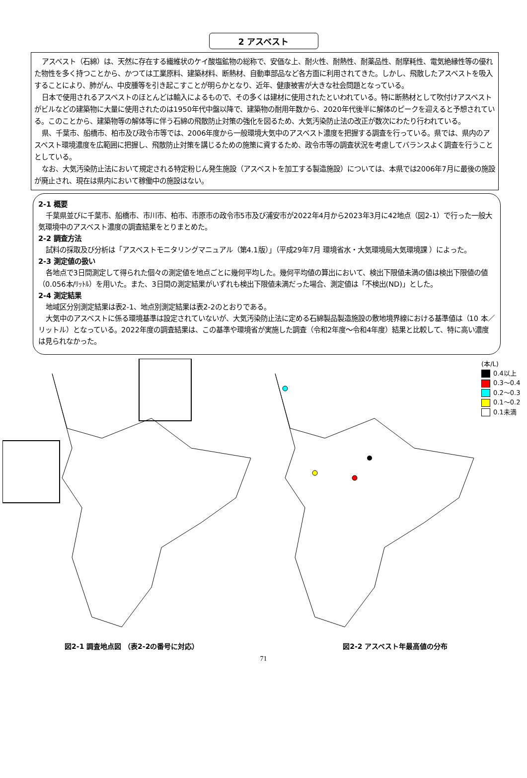2 アスベスト
アスベスト（石綿）は、天然に存在する繊維状のケイ酸塩鉱物の総称で、安価な上、耐火性、耐熱性、耐薬品性、耐摩耗性、電気絶縁性等の優れた物性を多く持つことから、かつては工業原料、建築材料、断熱材、自動車部品など各方面に利用されてきた。しかし、飛散したアスベストを吸入することにより、肺がん、中皮腫等を引き起こすことが明らかとなり、近年、健康被害が大きな社会問題となっている。
日本で使用されるアスベストのほとんどは輸入によるもので、その多くは建材に使用されたといわれている。特に断熱材として吹付けアスベストがビルなどの建築物に大量に使用されたのは1950年代中盤以降で、建築物の耐用年数から、2020年代後半に解体のピークを迎えると予想されている。このことから、建築物等の解体等に伴う石綿の飛散防止対策の強化を図るため、大気汚染防止法の改正が数次にわたり行われている。
県、千葉市、船橋市、柏市及び政令市等では、2006年度から一般環境大気中のアスベスト濃度を把握する調査を行っている。県では、県内のアスベスト環境濃度を広範囲に把握し、飛散防止対策を講じるための施策に資するため、政令市等の調査状況を考慮してバランスよく調査を行うこととしている。
なお、大気汚染防止法において規定される特定粉じん発生施設（アスベストを加工する製造施設）については、本県では2006年7月に最後の施設が廃止され、現在は県内において稼働中の施設はない。
2-1 概要
千葉県並びに千葉市、船橋市、市川市、柏市、市原市の政令市5市及び浦安市が2022年4月から2023年3月に42地点（図2-1）で行った一般大気環境中のアスベスト濃度の調査結果をとりまとめた。
2-2 調査方法
試料の採取及び分析は「アスベストモニタリングマニュアル（第4.1版）」（平成29年7月 環境省水・大気環境局大気環境課 ）によった。
2-3 測定値の扱い
各地点で3日間測定して得られた個々の測定値を地点ごとに幾何平均した。幾何平均値の算出において、検出下限値未満の値は検出下限値の値（0.056本/ﾘｯﾄﾙ）を用いた。また、3日間の測定結果がいずれも検出下限値未満だった場合、測定値は「不検出(ND)」とした。
2-4 測定結果
地域区分別測定結果は表2-1、地点別測定結果は表2-2のとおりである。
大気中のアスベストに係る環境基準は設定されていないが、大気汚染防止法に定める石綿製品製造施設の敷地境界線における基準値は（10 本／リットル）となっている。2022年度の調査結果は、この基準や環境省が実施した調査（令和2年度～令和4年度）結果と比較して、特に高い濃度は見られなかった。
図2-1 調査地点図 （表2-2の番号に対応）
(本/L)
0.4以上
0.3～0.4
0.2～0.3
0.1～0.2
0.1未満
図2-2 アスベスト年最高値の分布
71